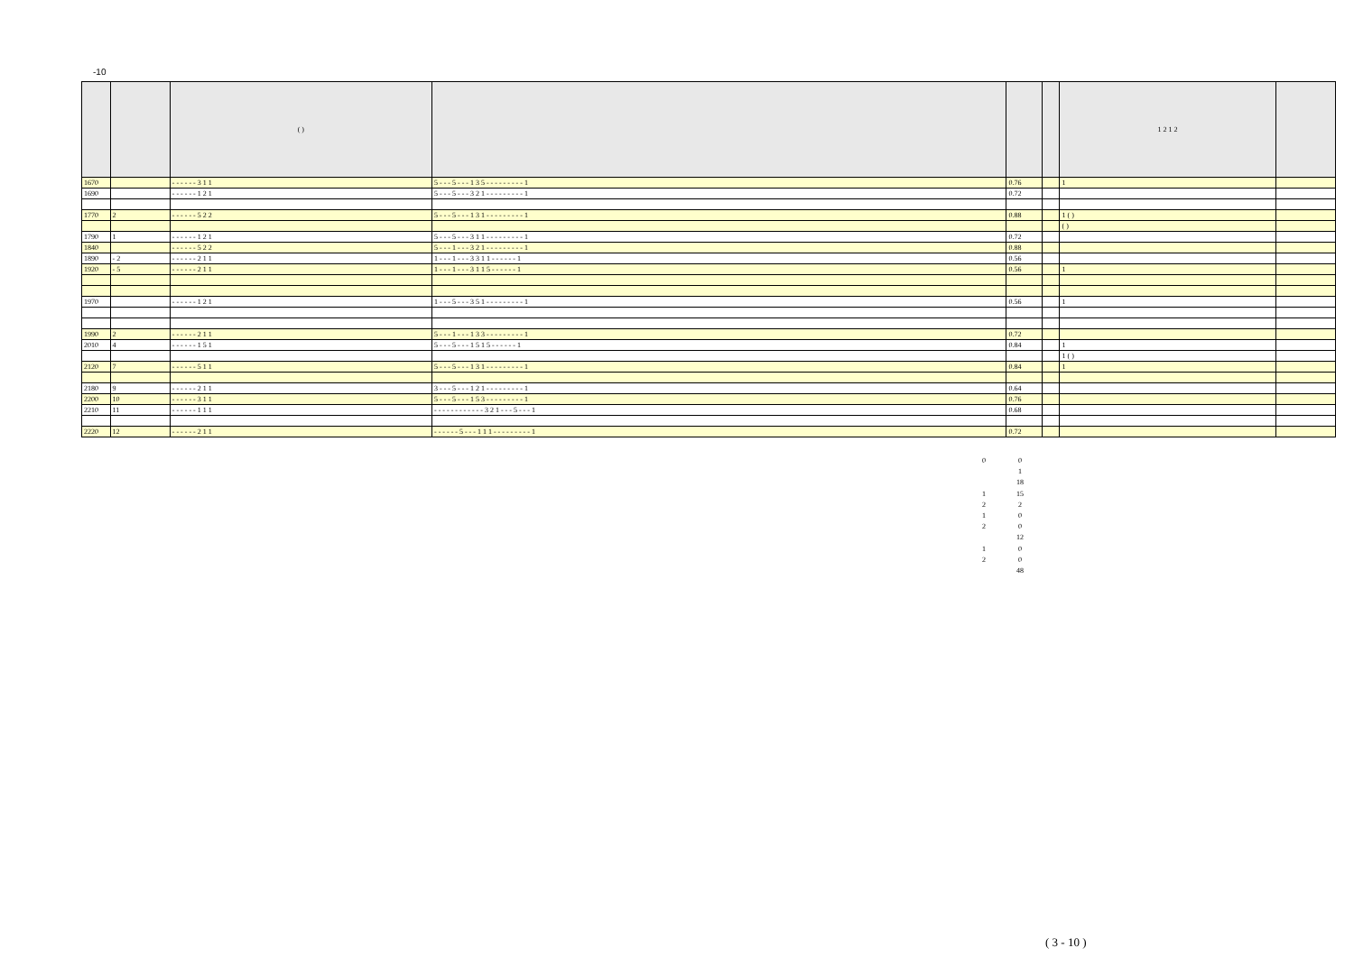-10
| | | ( ) | | | | 1 2 1 2 | |
| --- | --- | --- | --- | --- | --- | --- | --- |
| 1670 | | - - - - - - 3 1 1 | 5 - - - 5 - - - 1 3 5 - - - - - - - - - 1 | 0.76 | | 1 | |
| 1690 | | - - - - - - 1 2 1 | 5 - - - 5 - - - 3 2 1 - - - - - - - - - 1 | 0.72 | | | |
| 1770 | 2 | - - - - - - 5 2 2 | 5 - - - 5 - - - 1 3 1 - - - - - - - - - 1 | 0.88 | | 1 ( ) | |
| | | | | | | ( ) | |
| 1790 | 1 | - - - - - - 1 2 1 | 5 - - - 5 - - - 3 1 1 - - - - - - - - - 1 | 0.72 | | | |
| 1840 | | - - - - - - 5 2 2 | 5 - - - 1 - - - 3 2 1 - - - - - - - - - 1 | 0.88 | | | |
| 1890 | - 2 | - - - - - - 2 1 1 | 1 - - - 1 - - - 3 3 1 1 - - - - - - 1 | 0.56 | | | |
| 1920 | - 5 | - - - - - - 2 1 1 | 1 - - - 1 - - - 3 1 1 5 - - - - - - 1 | 0.56 | | 1 | |
| 1970 | | - - - - - - 1 2 1 | 1 - - - 5 - - - 3 5 1 - - - - - - - - - 1 | 0.56 | | 1 | |
| 1990 | 2 | - - - - - - 2 1 1 | 5 - - - 1 - - - 1 3 3 - - - - - - - - - 1 | 0.72 | | | |
| 2010 | 4 | - - - - - - 1 5 1 | 5 - - - 5 - - - 1 5 1 5 - - - - - - 1 | 0.84 | | 1 | |
| | | | | | | 1 ( ) | |
| 2120 | 7 | - - - - - - 5 1 1 | 5 - - - 5 - - - 1 3 1 - - - - - - - - - 1 | 0.84 | | 1 | |
| 2180 | 9 | - - - - - - 2 1 1 | 3 - - - 5 - - - 1 2 1 - - - - - - - - - 1 | 0.64 | | | |
| 2200 | 10 | - - - - - - 3 1 1 | 5 - - - 5 - - - 1 5 3 - - - - - - - - - 1 | 0.76 | | | |
| 2210 | 11 | - - - - - - 1 1 1 | - - - - - - - - - - - - 3 2 1 - - - 5 - - - 1 | 0.68 | | | |
| 2220 | 12 | - - - - - - 2 1 1 | - - - - - - 5 - - - 1 1 1 - - - - - - - - - 1 | 0.72 | | | |
0 0
1
18
1 15
2 2
1 0
2 0
12
1 0
2 0
48
( 3 - 10 )